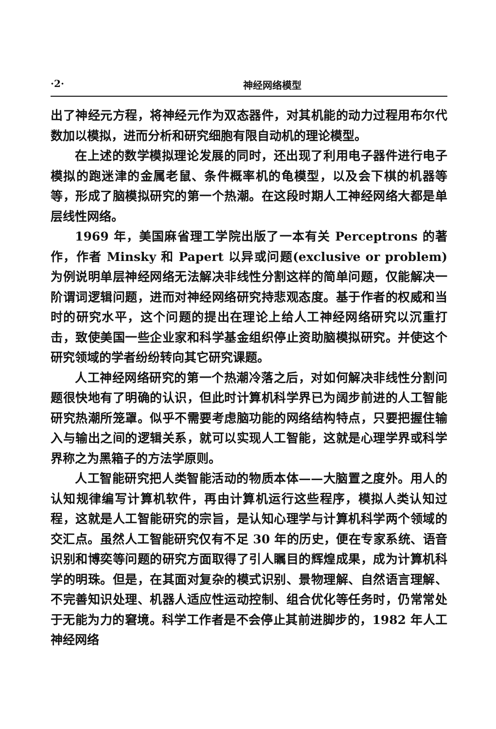·2· 神经网络模型
出了神经元方程，将神经元作为双态器件，对其机能的动力过程用布尔代数加以模拟，进而分析和研究细胞有限自动机的理论模型。
在上述的数学模拟理论发展的同时，还出现了利用电子器件进行电子模拟的跑迷津的金属老鼠、条件概率机的龟模型，以及会下棋的机器等等，形成了脑模拟研究的第一个热潮。在这段时期人工神经网络大都是单层线性网络。
1969 年，美国麻省理工学院出版了一本有关 Perceptrons 的著作，作者 Minsky 和 Papert 以异或问题(exclusive or problem)为例说明单层神经网络无法解决非线性分割这样的简单问题，仅能解决一阶谓词逻辑问题，进而对神经网络研究持悲观态度。基于作者的权威和当时的研究水平，这个问题的提出在理论上给人工神经网络研究以沉重打击，致使美国一些企业家和科学基金组织停止资助脑模拟研究。并使这个研究领域的学者纷纷转向其它研究课题。
人工神经网络研究的第一个热潮冷落之后，对如何解决非线性分割问题很快地有了明确的认识，但此时计算机科学界已为阔步前进的人工智能研究热潮所笼罩。似乎不需要考虑脑功能的网络结构特点，只要把握住输入与输出之间的逻辑关系，就可以实现人工智能，这就是心理学界或科学界称之为黑箱子的方法学原则。
人工智能研究把人类智能活动的物质本体——大脑置之度外。用人的认知规律编写计算机软件，再由计算机运行这些程序，模拟人类认知过程，这就是人工智能研究的宗旨，是认知心理学与计算机科学两个领域的交汇点。虽然人工智能研究仅有不足 30 年的历史，便在专家系统、语音识别和博奕等问题的研究方面取得了引人瞩目的辉煌成果，成为计算机科学的明珠。但是，在其面对复杂的模式识别、景物理解、自然语言理解、不完善知识处理、机器人适应性运动控制、组合优化等任务时，仍常常处于无能为力的窘境。科学工作者是不会停止其前进脚步的，1982 年人工神经网络